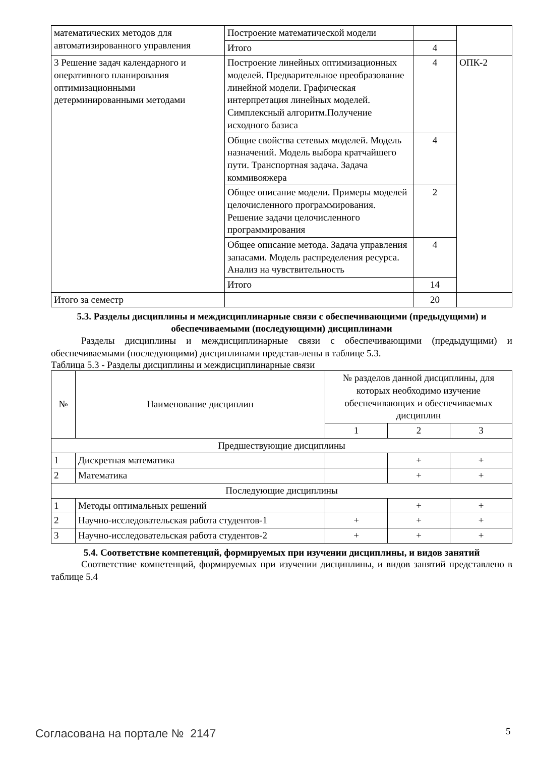| математических методов для автоматизированного управления | Построение математической модели | | |
| | Итого | 4 | |
| 3 Решение задач календарного и оперативного планирования оптимизационными детерминированными методами | Построение линейных оптимизационных моделей. Предварительное преобразование линейной модели. Графическая интерпретация линейных моделей. Симплексный алгоритм.Получение исходного базиса | 4 | ОПК-2 |
| | Общие свойства сетевых моделей. Модель назначений. Модель выбора кратчайшего пути. Транспортная задача. Задача коммивояжера | 4 | |
| | Общее описание модели. Примеры моделей целочисленного программирования. Решение задачи целочисленного программирования | 2 | |
| | Общее описание метода. Задача управления запасами. Модель распределения ресурса. Анализ на чувствительность | 4 | |
| | Итого | 14 | |
| Итого за семестр | | 20 | |
5.3. Разделы дисциплины и междисциплинарные связи с обеспечивающими (предыдущими) и обеспечиваемыми (последующими) дисциплинами
Разделы дисциплины и междисциплинарные связи с обеспечивающими (предыдущими) и обеспечиваемыми (последующими) дисциплинами представ-лены в таблице 5.3.
Таблица 5.3 - Разделы дисциплины и междисциплинарные связи
| № | Наименование дисциплин | № разделов данной дисциплины, для которых необходимо изучение обеспечивающих и обеспечиваемых дисциплин | | |
| --- | --- | --- | --- | --- |
| | | 1 | 2 | 3 |
| Предшествующие дисциплины | | | | |
| 1 | Дискретная математика | | + | + |
| 2 | Математика | | + | + |
| Последующие дисциплины | | | | |
| 1 | Методы оптимальных решений | | + | + |
| 2 | Научно-исследовательская работа студентов-1 | + | + | + |
| 3 | Научно-исследовательская работа студентов-2 | + | + | + |
5.4. Соответствие компетенций, формируемых при изучении дисциплины, и видов занятий
Соответствие компетенций, формируемых при изучении дисциплины, и видов занятий представлено в таблице 5.4
Согласована на портале № 2147 5